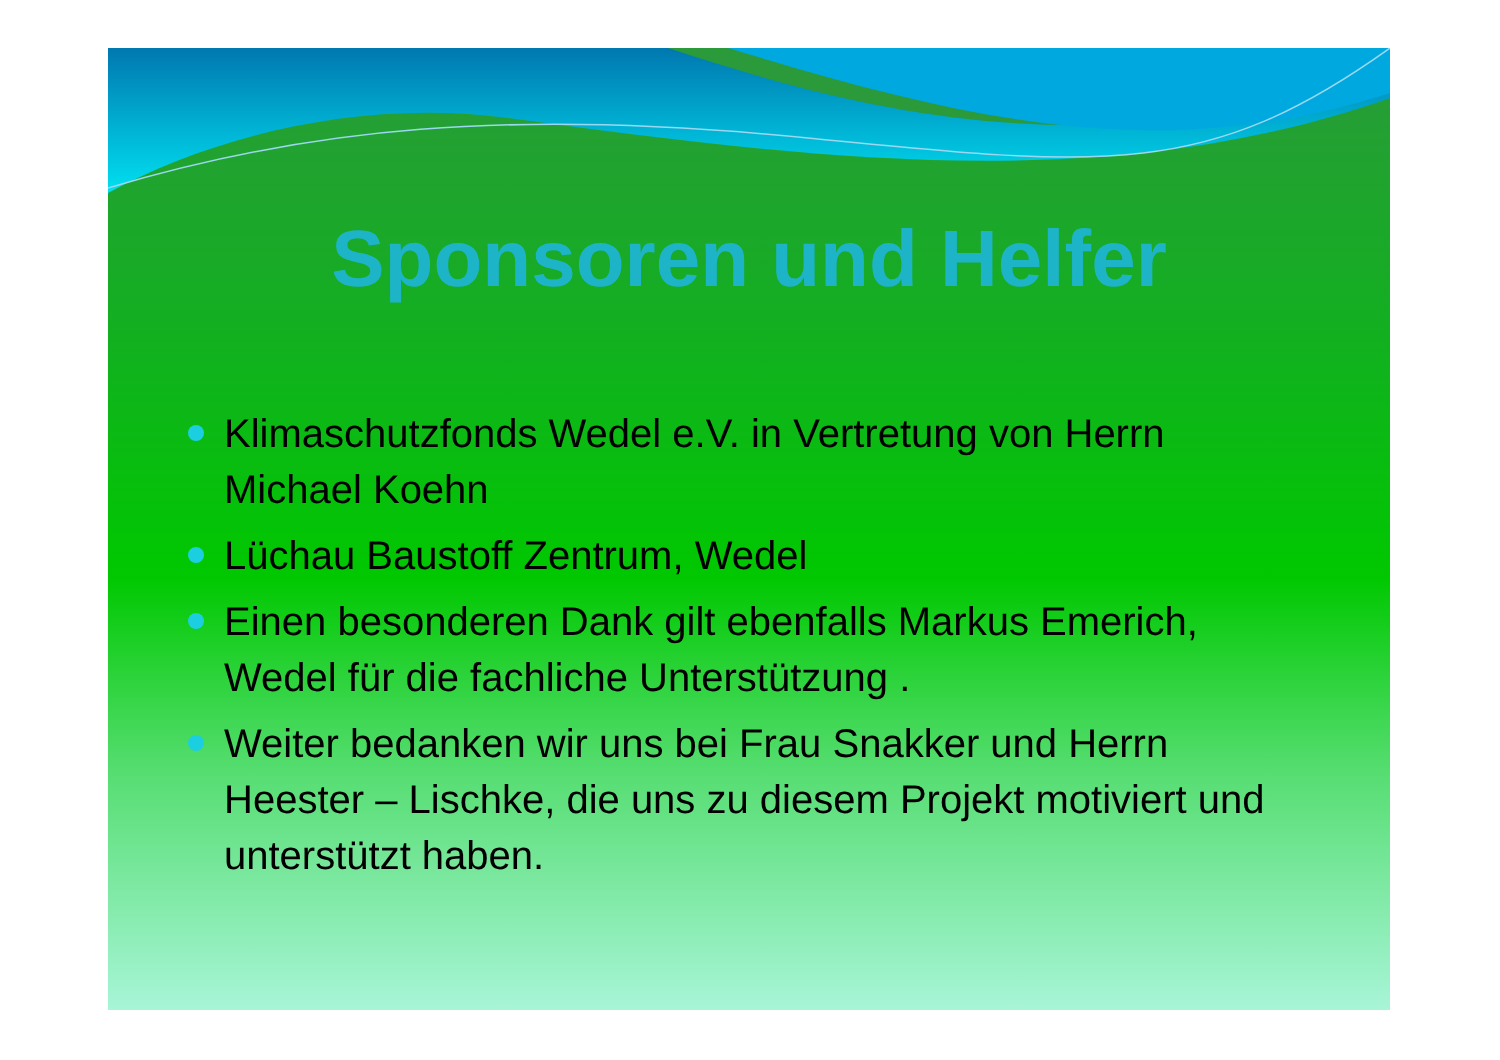Sponsoren und Helfer
Klimaschutzfonds Wedel e.V. in Vertretung von Herrn Michael Koehn
Lüchau Baustoff Zentrum, Wedel
Einen besonderen Dank gilt ebenfalls Markus Emerich, Wedel für die fachliche Unterstützung .
Weiter bedanken wir uns bei Frau Snakker und Herrn Heester – Lischke, die uns zu diesem Projekt motiviert und unterstützt haben.